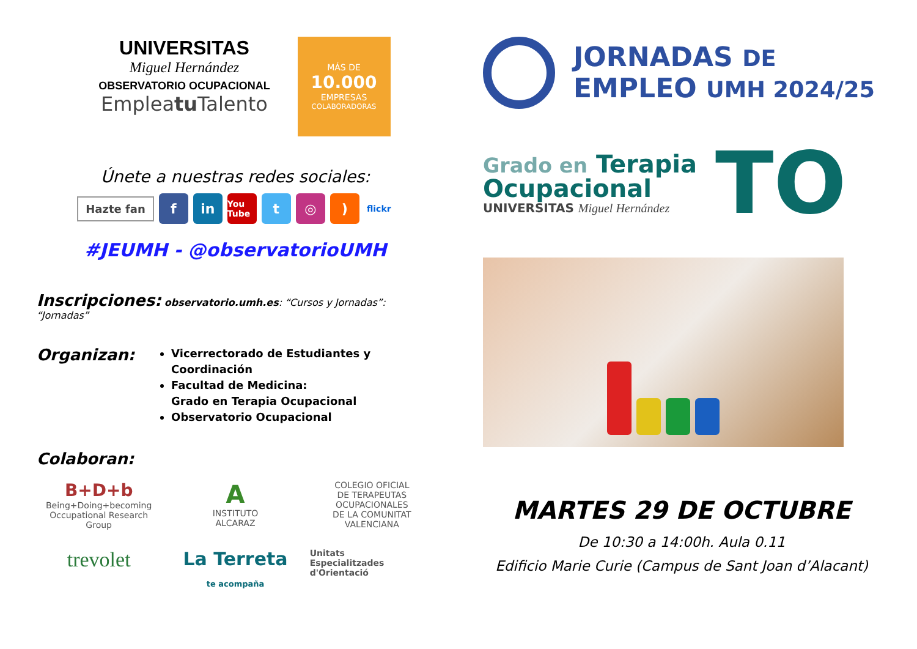UNIVERSITAS
Miguel Hernández
OBSERVATORIO OCUPACIONAL
Empleatu Talento
MÁS DE
10.000
EMPRESAS
COLABORADORAS
Únete a nuestras redes sociales:
Hazte fan f in You Tube t ◎) flickr
#JEUMH - @observatorioUMH
Inscripciones:
observatorio.umh.es: “Cursos y Jornadas”: “Jornadas”
Organizan:
Vicerrectorado de Estudiantes y Coordinación
Facultad de Medicina:
Grado en Terapia Ocupacional
Observatorio Ocupacional
Colaboran:
B+D+b
Being+Doing+becoming
Occupational Research Group
A
INSTITUTO
ALCARAZ
COLEGIO OFICIAL
DE TERAPEUTAS OCUPACIONALES
DE LA COMUNITAT VALENCIANA
trevolet
La Terreta
te acompaña
Unitats
Especialitzades
d'Orientació
JORNADAS DE
EMPLEO UMH 2024/25
Grado en Terapia
Ocupacional
UNIVERSITAS Miguel Hernández
TO
MARTES 29 DE OCTUBRE
De 10:30 a 14:00h. Aula 0.11
Edificio Marie Curie (Campus de Sant Joan d’Alacant)